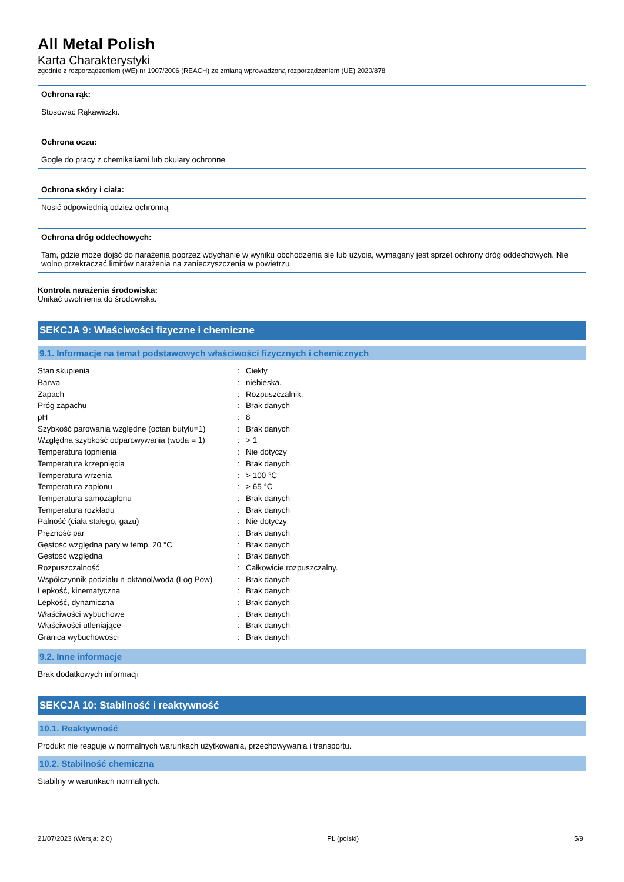All Metal Polish
Karta Charakterystyki
zgodnie z rozporządzeniem (WE) nr 1907/2006 (REACH) ze zmianą wprowadzoną rozporządzeniem (UE) 2020/878
Ochrona rąk:
Stosować Rąkawiczki.
Ochrona oczu:
Gogle do pracy z chemikaliami lub okulary ochronne
Ochrona skóry i ciała:
Nosić odpowiednią odzież ochronną
Ochrona dróg oddechowych:
Tam, gdzie może dojść do narażenia poprzez wdychanie w wyniku obchodzenia się lub użycia, wymagany jest sprzęt ochrony dróg oddechowych. Nie wolno przekraczać limitów narażenia na zanieczyszczenia w powietrzu.
Kontrola narażenia środowiska:
Unikać uwolnienia do środowiska.
SEKCJA 9: Właściwości fizyczne i chemiczne
9.1. Informacje na temat podstawowych właściwości fizycznych i chemicznych
| Stan skupienia | : | Ciekły |
| Barwa | : | niebieska. |
| Zapach | : | Rozpuszczalnik. |
| Próg zapachu | : | Brak danych |
| pH | : | 8 |
| Szybkość parowania względne (octan butylu=1) | : | Brak danych |
| Względna szybkość odparowywania (woda = 1) | : | > 1 |
| Temperatura topnienia | : | Nie dotyczy |
| Temperatura krzepnięcia | : | Brak danych |
| Temperatura wrzenia | : | > 100 °C |
| Temperatura zapłonu | : | > 65 °C |
| Temperatura samozapłonu | : | Brak danych |
| Temperatura rozkładu | : | Brak danych |
| Palność (ciała stałego, gazu) | : | Nie dotyczy |
| Prężność par | : | Brak danych |
| Gęstość względna pary w temp. 20 °C | : | Brak danych |
| Gęstość względna | : | Brak danych |
| Rozpuszczalność | : | Całkowicie rozpuszczalny. |
| Współczynnik podziału n-oktanol/woda (Log Pow) | : | Brak danych |
| Lepkość, kinematyczna | : | Brak danych |
| Lepkość, dynamiczna | : | Brak danych |
| Właściwości wybuchowe | : | Brak danych |
| Właściwości utleniające | : | Brak danych |
| Granica wybuchowości | : | Brak danych |
9.2. Inne informacje
Brak dodatkowych informacji
SEKCJA 10: Stabilność i reaktywność
10.1. Reaktywność
Produkt nie reaguje w normalnych warunkach użytkowania, przechowywania i transportu.
10.2. Stabilność chemiczna
Stabilny w warunkach normalnych.
21/07/2023 (Wersja: 2.0) PL (polski) 5/9